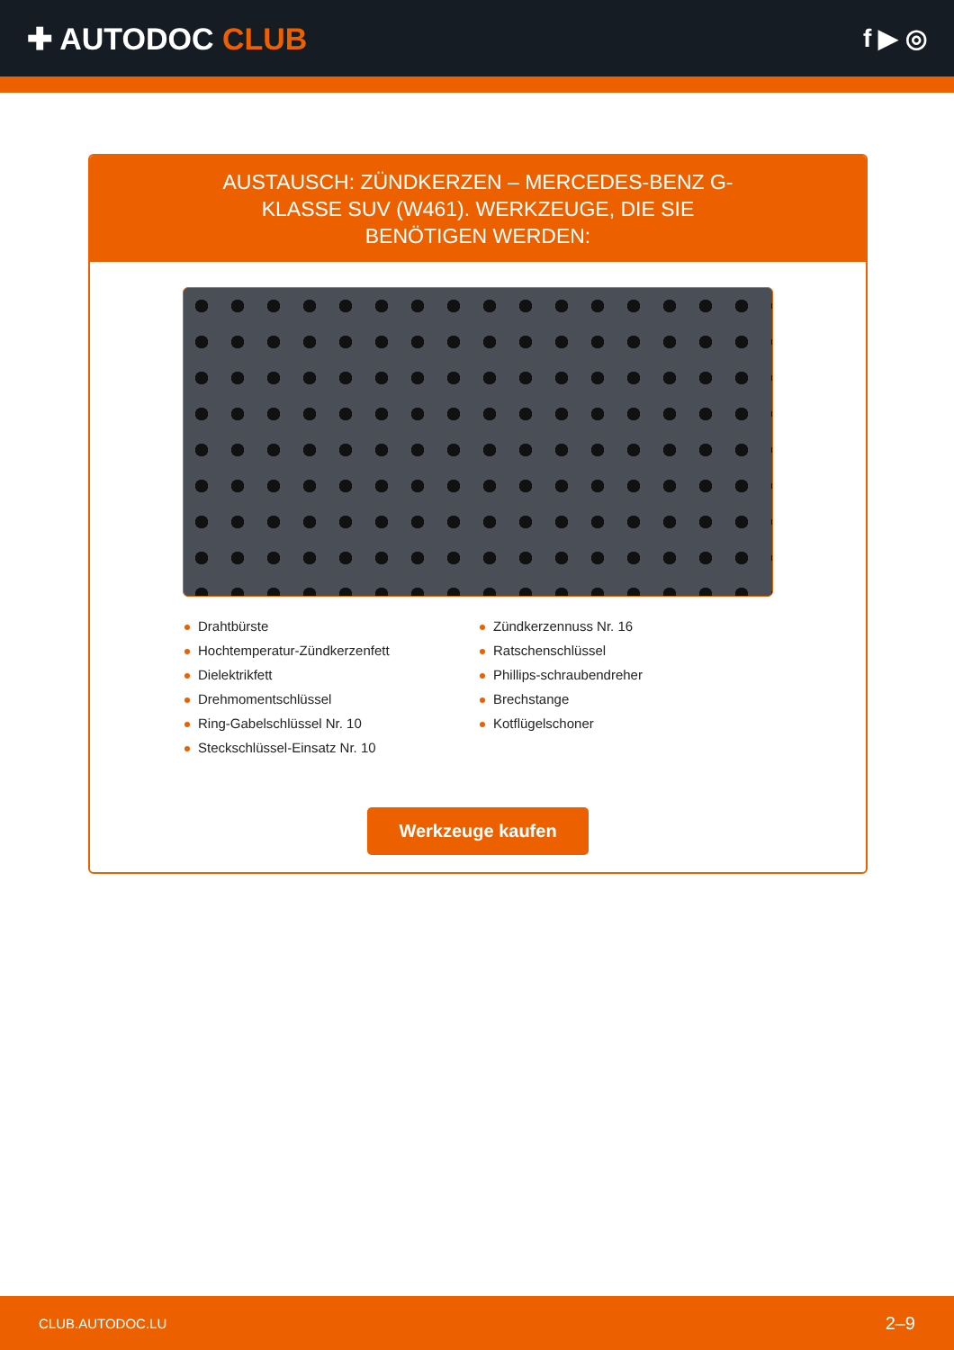✚ AUTODOC CLUB
f ▶ ◎
AUSTAUSCH: ZÜNDKERZEN – MERCEDES-BENZ G-KLASSE SUV (W461). WERKZEUGE, DIE SIE BENÖTIGEN WERDEN:
Drahtbürste
Hochtemperatur-Zündkerzenfett
Dielektrikfett
Drehmomentschlüssel
Ring-Gabelschlüssel Nr. 10
Steckschlüssel-Einsatz Nr. 10
Zündkerzennuss Nr. 16
Ratschenschlüssel
Phillips-schraubendreher
Brechstange
Kotflügelschoner
Werkzeuge kaufen
CLUB.AUTODOC.LU 2–9